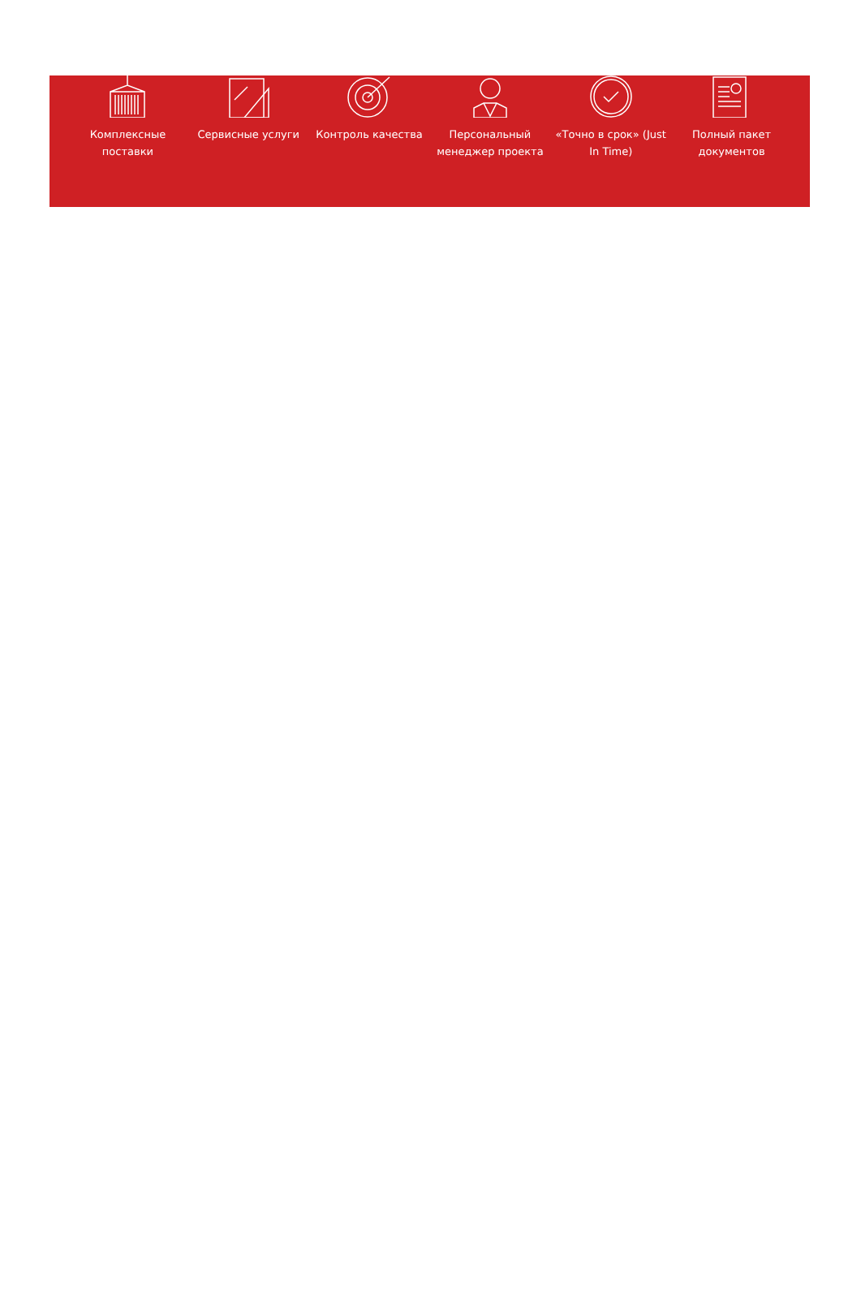Комплексные поставки
Сервисные услуги Контроль качества Персональный менеджер проекта
«Точно в срок» (Just In Time)
Полный пакет документов